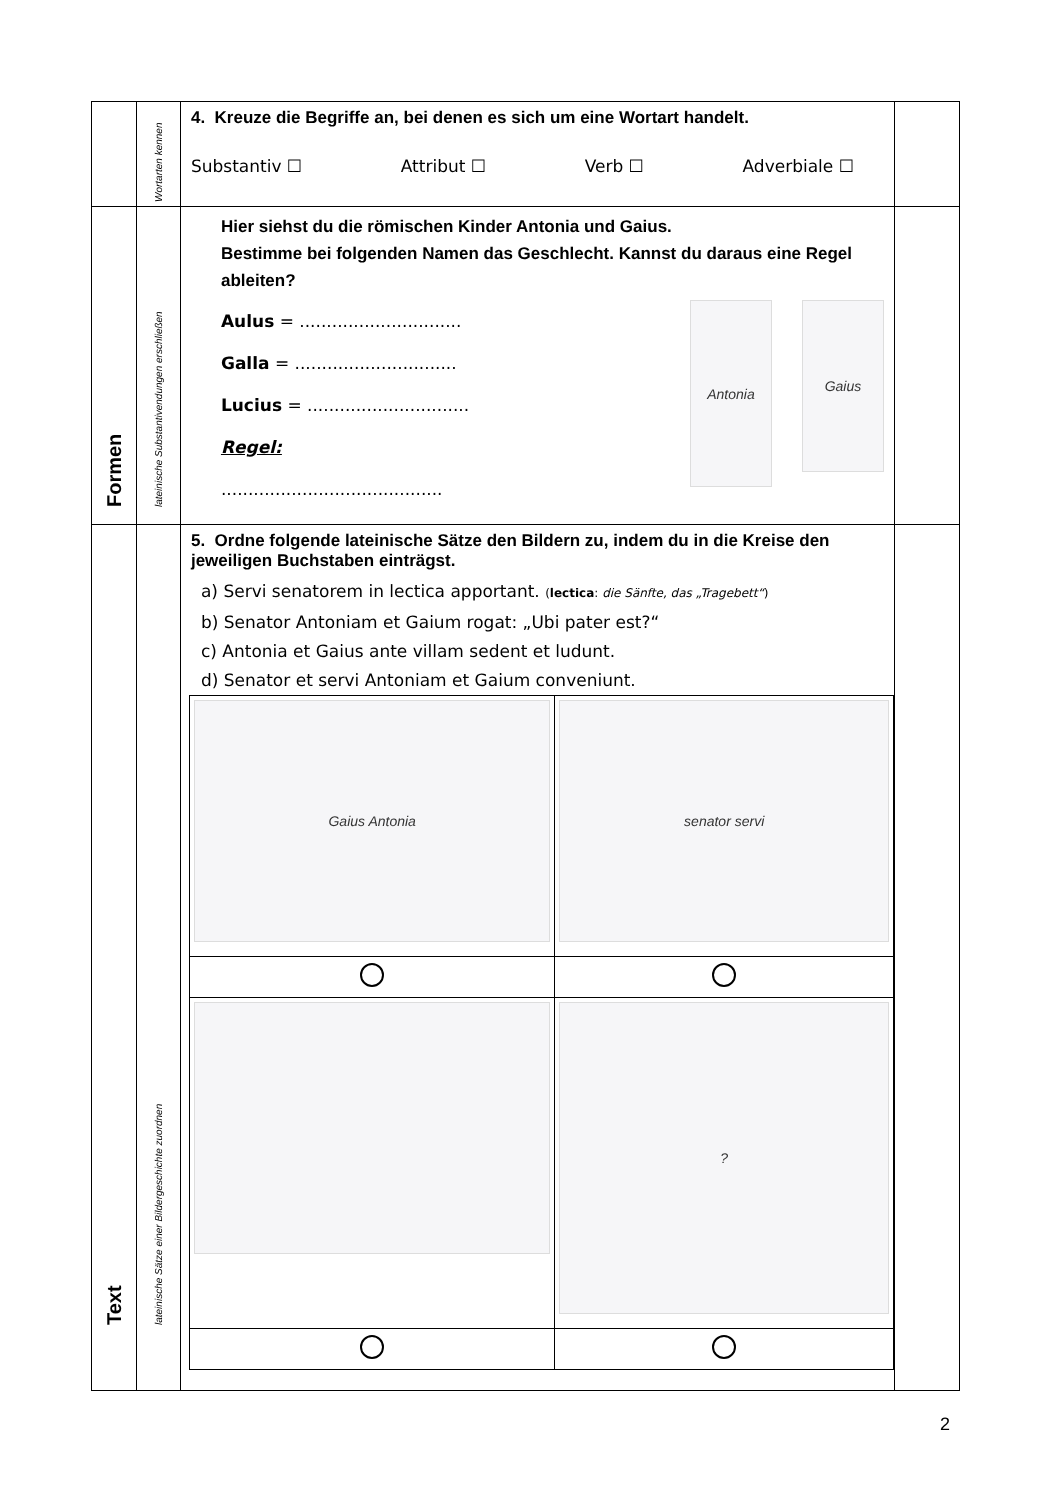| | Wortarten kennen | 4. Kreuze die Begriffe an, bei denen es sich um eine Wortart handelt. Substantiv ☐ Attribut ☐ Verb ☐ Adverbiale ☐ | |
| Formen | lateinische Substantivendungen erschließen | Hier siehst du die römischen Kinder Antonia und Gaius. Bestimme bei folgenden Namen das Geschlecht. Kannst du daraus eine Regel ableiten? Aulus = .............................. Galla = .............................. Lucius = .............................. Regel: ......................................... Antonia Gaius | |
| Text | lateinische Sätze einer Bildergeschichte zuordnen | 5. Ordne folgende lateinische Sätze den Bildern zu, indem du in die Kreise den jeweiligen Buchstaben einträgst. a) Servi senatorem in lectica apportant. ( lectica : die Sänfte, das „Tragebett“ ) b) Senator Antoniam et Gaium rogat: „Ubi pater est?“ c) Antonia et Gaius ante villam sedent et ludunt. d) Senator et servi Antoniam et Gaium conveniunt. / Gaius Antonia / senator servi / / / ? / | |
2